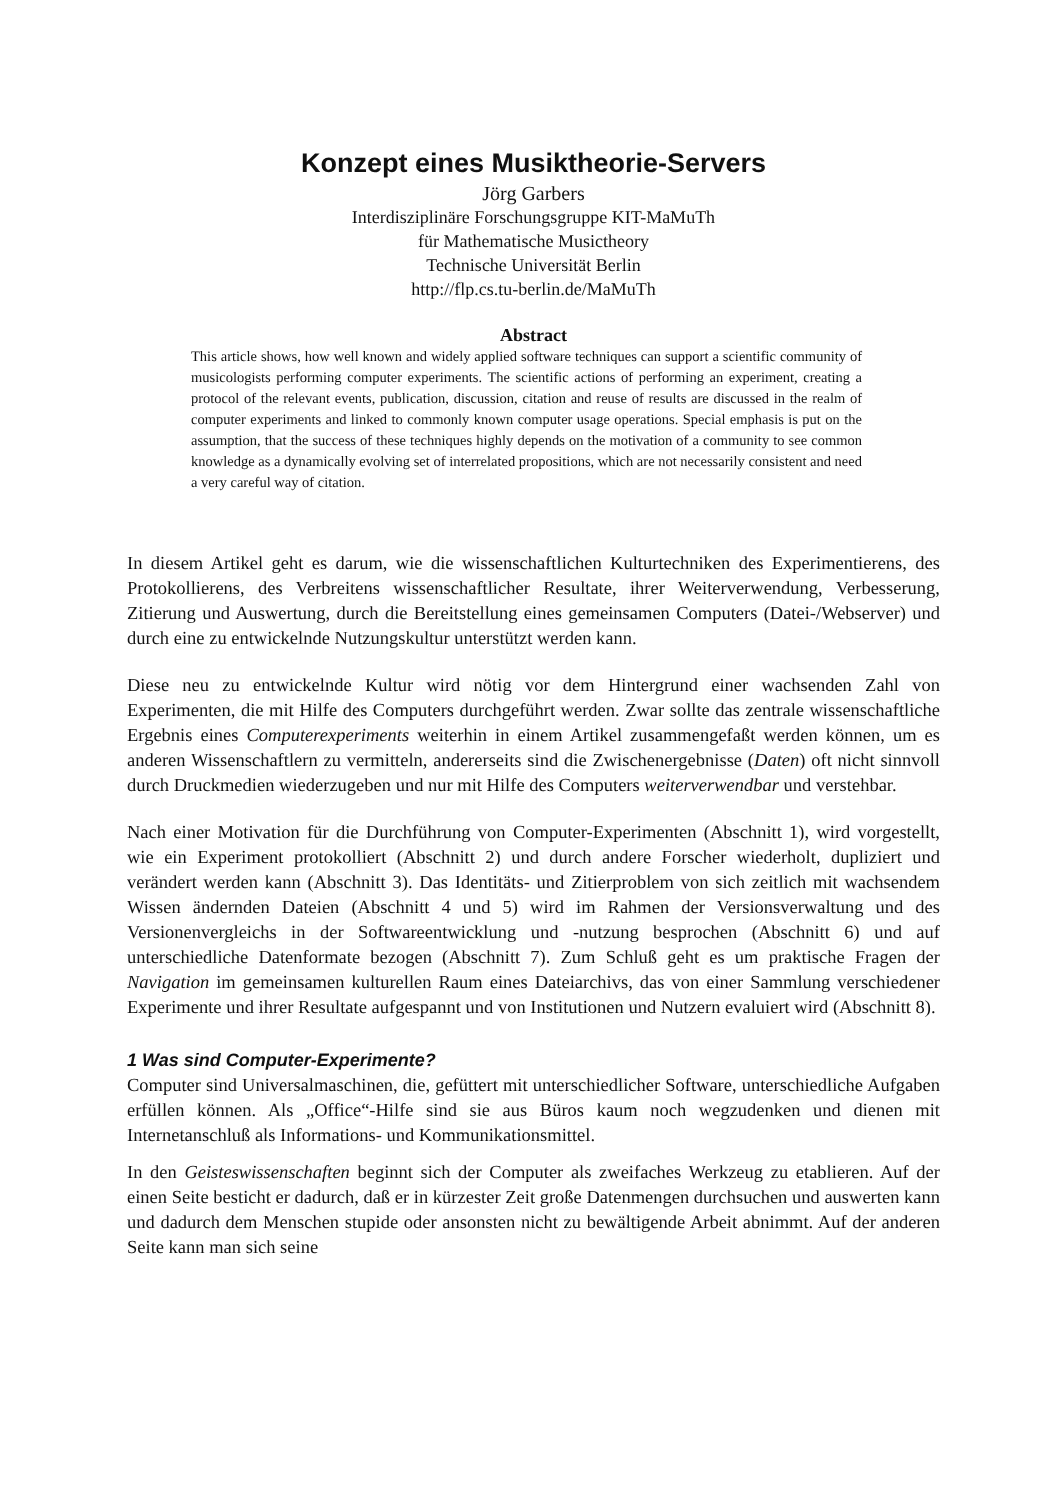Konzept eines Musiktheorie-Servers
Jörg Garbers
Interdisziplinäre Forschungsgruppe KIT-MaMuTh
für Mathematische Musictheory
Technische Universität Berlin
http://flp.cs.tu-berlin.de/MaMuTh
Abstract
This article shows, how well known and widely applied software techniques can support a scientific community of musicologists performing computer experiments. The scientific actions of performing an experiment, creating a protocol of the relevant events, publication, discussion, citation and reuse of results are discussed in the realm of computer experiments and linked to commonly known computer usage operations. Special emphasis is put on the assumption, that the success of these techniques highly depends on the motivation of a community to see common knowledge as a dynamically evolving set of interrelated propositions, which are not necessarily consistent and need a very careful way of citation.
In diesem Artikel geht es darum, wie die wissenschaftlichen Kulturtechniken des Experimentierens, des Protokollierens, des Verbreitens wissenschaftlicher Resultate, ihrer Weiterverwendung, Verbesserung, Zitierung und Auswertung, durch die Bereitstellung eines gemeinsamen Computers (Datei-/Webserver) und durch eine zu entwickelnde Nutzungskultur unterstützt werden kann.
Diese neu zu entwickelnde Kultur wird nötig vor dem Hintergrund einer wachsenden Zahl von Experimenten, die mit Hilfe des Computers durchgeführt werden. Zwar sollte das zentrale wissenschaftliche Ergebnis eines Computerexperiments weiterhin in einem Artikel zusammengefaßt werden können, um es anderen Wissenschaftlern zu vermitteln, andererseits sind die Zwischenergebnisse (Daten) oft nicht sinnvoll durch Druckmedien wiederzugeben und nur mit Hilfe des Computers weiterverwendbar und verstehbar.
Nach einer Motivation für die Durchführung von Computer-Experimenten (Abschnitt 1), wird vorgestellt, wie ein Experiment protokolliert (Abschnitt 2) und durch andere Forscher wiederholt, dupliziert und verändert werden kann (Abschnitt 3). Das Identitäts- und Zitierproblem von sich zeitlich mit wachsendem Wissen ändernden Dateien (Abschnitt 4 und 5) wird im Rahmen der Versionsverwaltung und des Versionenvergleichs in der Softwareentwicklung und -nutzung besprochen (Abschnitt 6) und auf unterschiedliche Datenformate bezogen (Abschnitt 7). Zum Schluß geht es um praktische Fragen der Navigation im gemeinsamen kulturellen Raum eines Dateiarchivs, das von einer Sammlung verschiedener Experimente und ihrer Resultate aufgespannt und von Institutionen und Nutzern evaluiert wird (Abschnitt 8).
1 Was sind Computer-Experimente?
Computer sind Universalmaschinen, die, gefüttert mit unterschiedlicher Software, unterschiedliche Aufgaben erfüllen können. Als „Office“-Hilfe sind sie aus Büros kaum noch wegzudenken und dienen mit Internetanschluß als Informations- und Kommunikationsmittel.
In den Geisteswissenschaften beginnt sich der Computer als zweifaches Werkzeug zu etablieren. Auf der einen Seite besticht er dadurch, daß er in kürzester Zeit große Datenmengen durchsuchen und auswerten kann und dadurch dem Menschen stupide oder ansonsten nicht zu bewältigende Arbeit abnimmt. Auf der anderen Seite kann man sich seine